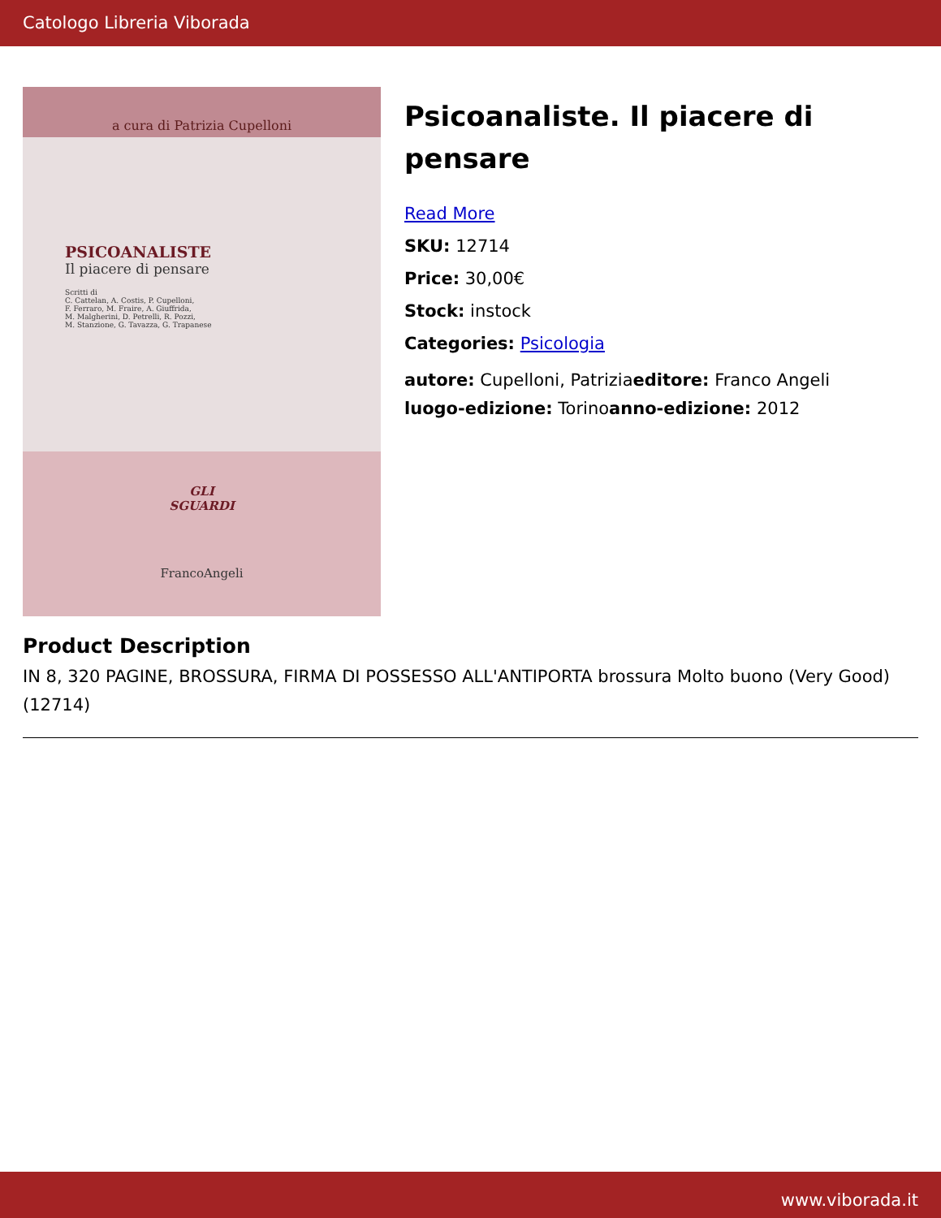Catologo Libreria Viborada
a cura di Patrizia Cupelloni
PSICOANALISTE
Il piacere di pensare
Scritti di
C. Cattelan, A. Costis, P. Cupelloni,
F. Ferraro, M. Fraire, A. Giuffrida,
M. Malgherini, D. Petrelli, R. Pozzi,
M. Stanzione, G. Tavazza, G. Trapanese
GLI
SGUARDI
FrancoAngeli
Psicoanaliste. Il piacere di pensare
Read More
SKU: 12714
Price: 30,00€
Stock: instock
Categories: Psicologia
autore: Cupelloni, Patriziaeditore: Franco Angeli
luogo-edizione: Torinoanno-edizione: 2012
Product Description
IN 8, 320 PAGINE, BROSSURA, FIRMA DI POSSESSO ALL'ANTIPORTA brossura Molto buono (Very Good) (12714)
www.viborada.it